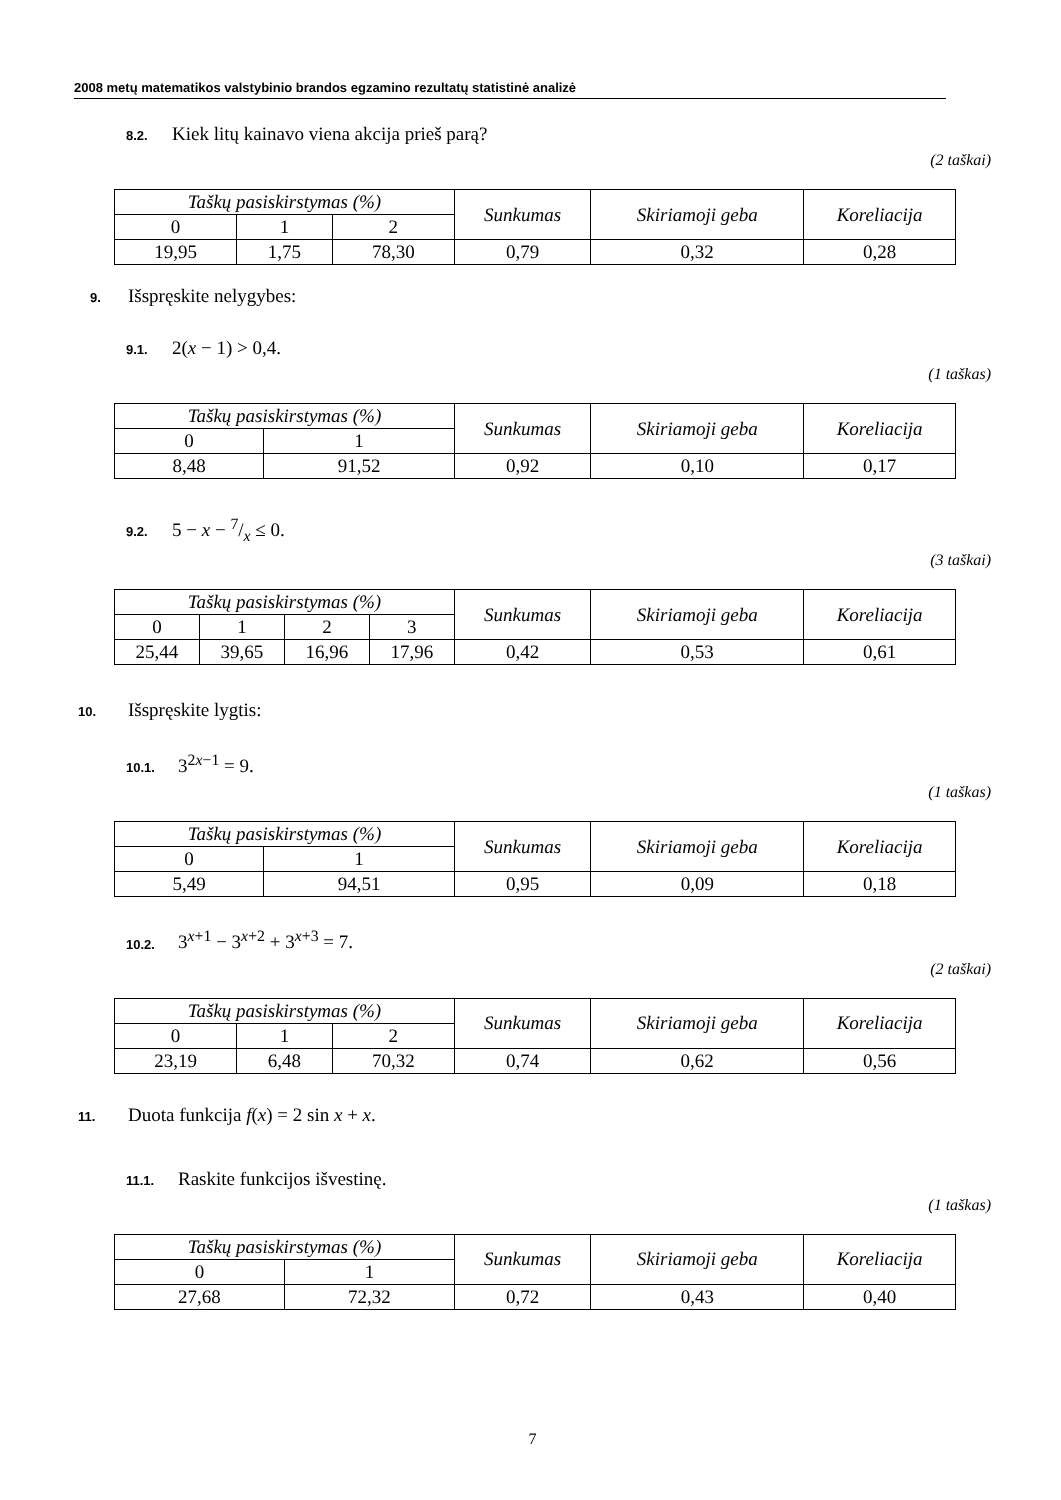2008 metų matematikos valstybinio brandos egzamino rezultatų statistinė analizė
8.2. Kiek litų kainavo viena akcija prieš parą?
(2 taškai)
| Taškų pasiskirstymas (%) | | | Sunkumas | Skiriamoji geba | Koreliacija |
| --- | --- | --- | --- | --- | --- |
| 0 | 1 | 2 | | | |
| 19,95 | 1,75 | 78,30 | 0,79 | 0,32 | 0,28 |
9. Išspręskite nelygybes:
9.1. 2(x − 1) > 0,4.
(1 taškas)
| Taškų pasiskirstymas (%) | | Sunkumas | Skiriamoji geba | Koreliacija |
| --- | --- | --- | --- | --- |
| 0 | 1 | | | |
| 8,48 | 91,52 | 0,92 | 0,10 | 0,17 |
9.2. 5 − x − 7/x ≤ 0.
(3 taškai)
| Taškų pasiskirstymas (%) | | | | Sunkumas | Skiriamoji geba | Koreliacija |
| --- | --- | --- | --- | --- | --- | --- |
| 0 | 1 | 2 | 3 | | | |
| 25,44 | 39,65 | 16,96 | 17,96 | 0,42 | 0,53 | 0,61 |
10. Išspręskite lygtis:
10.1. 3<sup>2x−1</sup> = 9.
(1 taškas)
| Taškų pasiskirstymas (%) | | Sunkumas | Skiriamoji geba | Koreliacija |
| --- | --- | --- | --- | --- |
| 0 | 1 | | | |
| 5,49 | 94,51 | 0,95 | 0,09 | 0,18 |
10.2. 3<sup>x+1</sup> − 3<sup>x+2</sup> + 3<sup>x+3</sup> = 7.
(2 taškai)
| Taškų pasiskirstymas (%) | | | Sunkumas | Skiriamoji geba | Koreliacija |
| --- | --- | --- | --- | --- | --- |
| 0 | 1 | 2 | | | |
| 23,19 | 6,48 | 70,32 | 0,74 | 0,62 | 0,56 |
11. Duota funkcija f(x) = 2 sin x + x.
11.1. Raskite funkcijos išvestinę.
(1 taškas)
| Taškų pasiskirstymas (%) | | Sunkumas | Skiriamoji geba | Koreliacija |
| --- | --- | --- | --- | --- |
| 0 | 1 | | | |
| 27,68 | 72,32 | 0,72 | 0,43 | 0,40 |
7